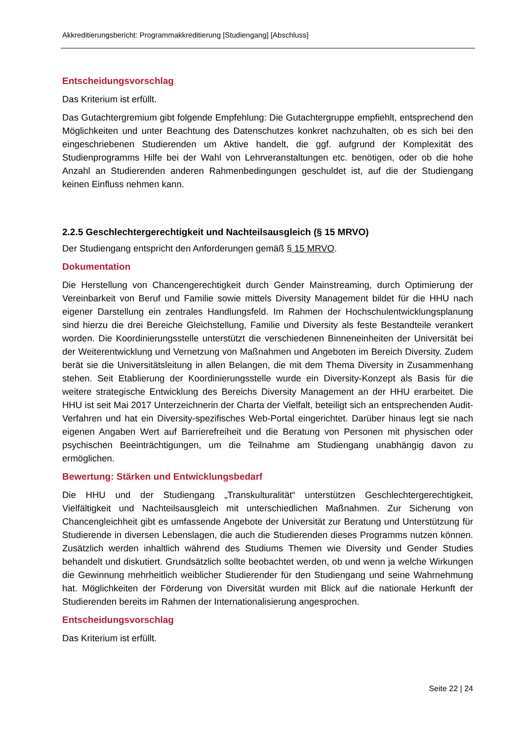Akkreditierungsbericht: Programmakkreditierung [Studiengang] [Abschluss]
Entscheidungsvorschlag
Das Kriterium ist erfüllt.
Das Gutachtergremium gibt folgende Empfehlung: Die Gutachtergruppe empfiehlt, entsprechend den Möglichkeiten und unter Beachtung des Datenschutzes konkret nachzuhalten, ob es sich bei den eingeschriebenen Studierenden um Aktive handelt, die ggf. aufgrund der Komplexität des Studienprogramms Hilfe bei der Wahl von Lehrveranstaltungen etc. benötigen, oder ob die hohe Anzahl an Studierenden anderen Rahmenbedingungen geschuldet ist, auf die der Studiengang keinen Einfluss nehmen kann.
2.2.5 Geschlechtergerechtigkeit und Nachteilsausgleich (§ 15 MRVO)
Der Studiengang entspricht den Anforderungen gemäß § 15 MRVO.
Dokumentation
Die Herstellung von Chancengerechtigkeit durch Gender Mainstreaming, durch Optimierung der Vereinbarkeit von Beruf und Familie sowie mittels Diversity Management bildet für die HHU nach eigener Darstellung ein zentrales Handlungsfeld. Im Rahmen der Hochschulentwicklungsplanung sind hierzu die drei Bereiche Gleichstellung, Familie und Diversity als feste Bestandteile verankert worden. Die Koordinierungsstelle unterstützt die verschiedenen Binneneinheiten der Universität bei der Weiterentwicklung und Vernetzung von Maßnahmen und Angeboten im Bereich Diversity. Zudem berät sie die Universitätsleitung in allen Belangen, die mit dem Thema Diversity in Zusammenhang stehen. Seit Etablierung der Koordinierungsstelle wurde ein Diversity-Konzept als Basis für die weitere strategische Entwicklung des Bereichs Diversity Management an der HHU erarbeitet. Die HHU ist seit Mai 2017 Unterzeichnerin der Charta der Vielfalt, beteiligt sich an entsprechenden Audit-Verfahren und hat ein Diversity-spezifisches Web-Portal eingerichtet. Darüber hinaus legt sie nach eigenen Angaben Wert auf Barrierefreiheit und die Beratung von Personen mit physischen oder psychischen Beeinträchtigungen, um die Teilnahme am Studiengang unabhängig davon zu ermöglichen.
Bewertung: Stärken und Entwicklungsbedarf
Die HHU und der Studiengang „Transkulturalität“ unterstützen Geschlechtergerechtigkeit, Vielfältigkeit und Nachteilsausgleich mit unterschiedlichen Maßnahmen. Zur Sicherung von Chancengleichheit gibt es umfassende Angebote der Universität zur Beratung und Unterstützung für Studierende in diversen Lebenslagen, die auch die Studierenden dieses Programms nutzen können. Zusätzlich werden inhaltlich während des Studiums Themen wie Diversity und Gender Studies behandelt und diskutiert. Grundsätzlich sollte beobachtet werden, ob und wenn ja welche Wirkungen die Gewinnung mehrheitlich weiblicher Studierender für den Studiengang und seine Wahrnehmung hat. Möglichkeiten der Förderung von Diversität wurden mit Blick auf die nationale Herkunft der Studierenden bereits im Rahmen der Internationalisierung angesprochen.
Entscheidungsvorschlag
Das Kriterium ist erfüllt.
Seite 22 | 24